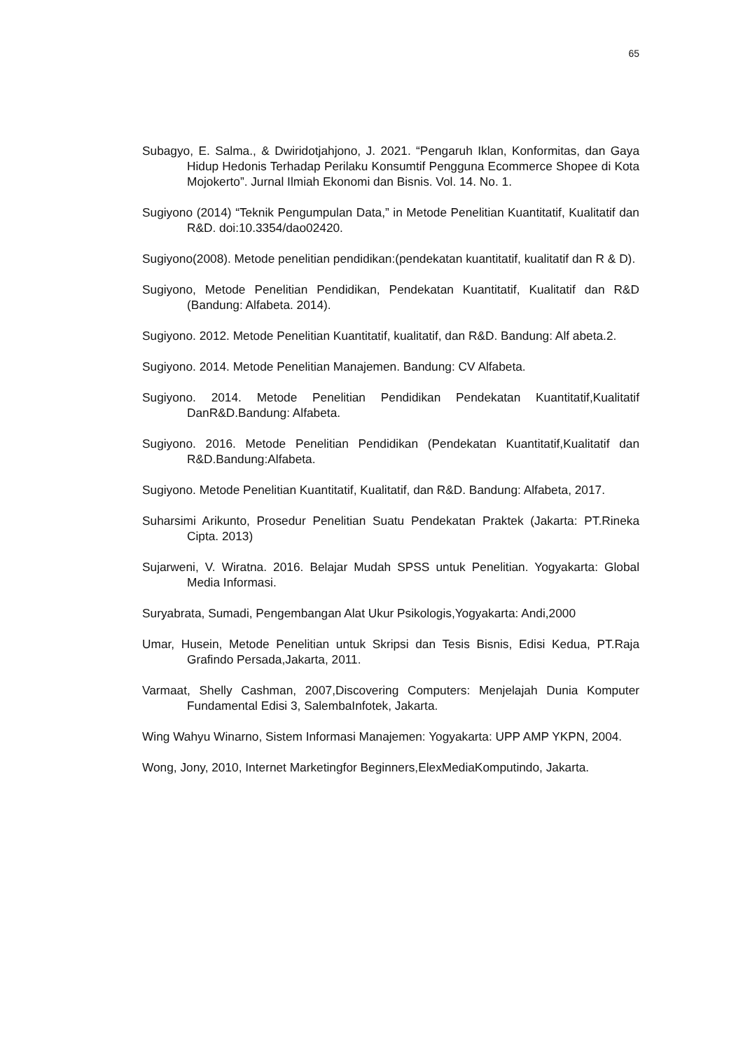65
Subagyo, E. Salma., & Dwiridotjahjono, J. 2021. “Pengaruh Iklan, Konformitas, dan Gaya Hidup Hedonis Terhadap Perilaku Konsumtif Pengguna Ecommerce Shopee di Kota Mojokerto”. Jurnal Ilmiah Ekonomi dan Bisnis. Vol. 14. No. 1.
Sugiyono (2014) “Teknik Pengumpulan Data,” in Metode Penelitian Kuantitatif, Kualitatif dan R&D. doi:10.3354/dao02420.
Sugiyono(2008). Metode penelitian pendidikan:(pendekatan kuantitatif, kualitatif dan R & D).
Sugiyono, Metode Penelitian Pendidikan, Pendekatan Kuantitatif, Kualitatif dan R&D (Bandung: Alfabeta. 2014).
Sugiyono. 2012. Metode Penelitian Kuantitatif, kualitatif, dan R&D. Bandung: Alf abeta.2.
Sugiyono. 2014. Metode Penelitian Manajemen. Bandung: CV Alfabeta.
Sugiyono. 2014. Metode Penelitian Pendidikan Pendekatan Kuantitatif,Kualitatif DanR&D.Bandung: Alfabeta.
Sugiyono. 2016. Metode Penelitian Pendidikan (Pendekatan Kuantitatif,Kualitatif dan R&D.Bandung:Alfabeta.
Sugiyono. Metode Penelitian Kuantitatif, Kualitatif, dan R&D. Bandung: Alfabeta, 2017.
Suharsimi Arikunto, Prosedur Penelitian Suatu Pendekatan Praktek (Jakarta: PT.Rineka Cipta. 2013)
Sujarweni, V. Wiratna. 2016. Belajar Mudah SPSS untuk Penelitian. Yogyakarta: Global Media Informasi.
Suryabrata, Sumadi, Pengembangan Alat Ukur Psikologis,Yogyakarta: Andi,2000
Umar, Husein, Metode Penelitian untuk Skripsi dan Tesis Bisnis, Edisi Kedua, PT.Raja Grafindo Persada,Jakarta, 2011.
Varmaat, Shelly Cashman, 2007,Discovering Computers: Menjelajah Dunia Komputer Fundamental Edisi 3, SalembaInfotek, Jakarta.
Wing Wahyu Winarno, Sistem Informasi Manajemen: Yogyakarta: UPP AMP YKPN, 2004.
Wong, Jony, 2010, Internet Marketingfor Beginners,ElexMediaKomputindo, Jakarta.